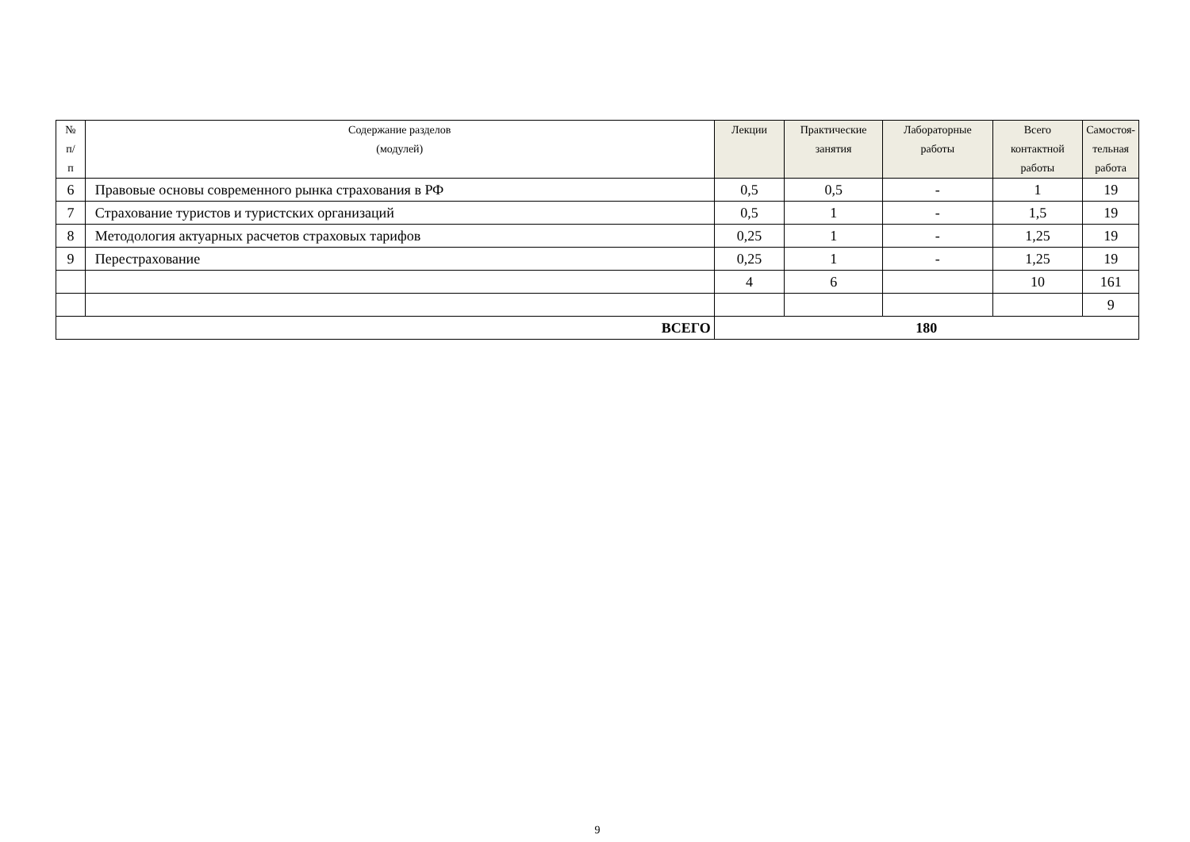| № п/ п | Содержание разделов (модулей) | Лекции | Практические занятия | Лабораторные работы | Всего контактной работы | Самостоя-тельная работа |
| --- | --- | --- | --- | --- | --- | --- |
| 6 | Правовые основы современного рынка страхования в РФ | 0,5 | 0,5 | - | 1 | 19 |
| 7 | Страхование туристов и туристских организаций | 0,5 | 1 | - | 1,5 | 19 |
| 8 | Методология актуарных расчетов страховых тарифов | 0,25 | 1 | - | 1,25 | 19 |
| 9 | Перестрахование | 0,25 | 1 | - | 1,25 | 19 |
| | | 4 | 6 | | 10 | 161 |
| | | | | | | 9 |
| ВСЕГО | | 180 | | | | |
9